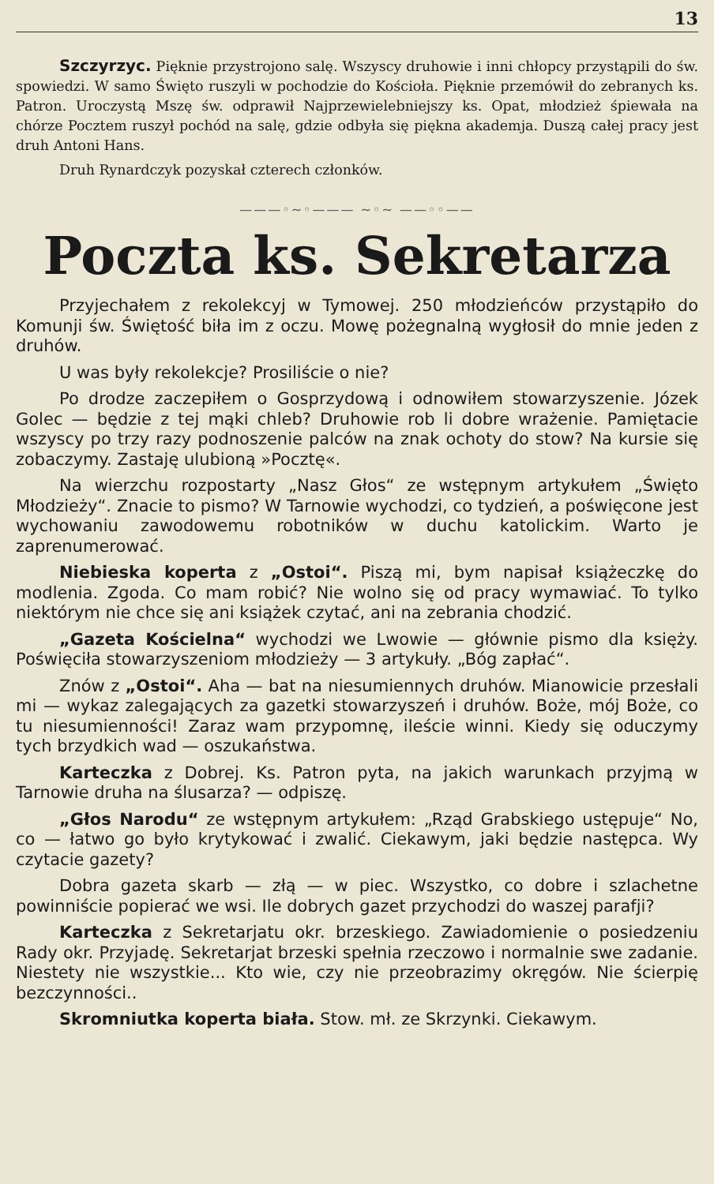13
Szczyrzyc. Pięknie przystrojono salę. Wszyscy druhowie i inni chłopcy przystąpili do św. spowiedzi. W samo Święto ruszyli w pochodzie do Kościoła. Pięknie przemówił do zebranych ks. Patron. Uroczystą Mszę św. odprawił Najprzewielebniejszy ks. Opat, młodzież śpiewała na chórze Pocztem ruszył pochód na salę, gdzie odbyła się piękna akademja. Duszą całej pracy jest druh Antoni Hans.
Druh Rynardczyk pozyskał czterech członków.
———◦~◦——— ~◦~ ——◦◦——
Poczta ks. Sekretarza
Przyjechałem z rekolekcyj w Tymowej. 250 młodzieńców przystąpiło do Komunji św. Świętość biła im z oczu. Mowę pożegnalną wygłosił do mnie jeden z druhów.
U was były rekolekcje? Prosiliście o nie?
Po drodze zaczepiłem o Gosprzydową i odnowiłem stowarzyszenie. Józek Golec — będzie z tej mąki chleb? Druhowie rob li dobre wrażenie. Pamiętacie wszyscy po trzy razy podnoszenie palców na znak ochoty do stow? Na kursie się zobaczymy. Zastaję ulubioną »Pocztę«.
Na wierzchu rozpostarty „Nasz Głos“ ze wstępnym artykułem „Święto Młodzieży“. Znacie to pismo? W Tarnowie wychodzi, co tydzień, a poświęcone jest wychowaniu zawodowemu robotników w duchu katolickim. Warto je zaprenumerować.
Niebieska koperta z „Ostoi“. Piszą mi, bym napisał książeczkę do modlenia. Zgoda. Co mam robić? Nie wolno się od pracy wymawiać. To tylko niektórym nie chce się ani książek czytać, ani na zebrania chodzić.
„Gazeta Kościelna“ wychodzi we Lwowie — głównie pismo dla księży. Poświęciła stowarzyszeniom młodzieży — 3 artykuły. „Bóg zapłać“.
Znów z „Ostoi“. Aha — bat na niesumiennych druhów. Mianowicie przesłali mi — wykaz zalegających za gazetki stowarzyszeń i druhów. Boże, mój Boże, co tu niesumienności! Zaraz wam przypomnę, ileście winni. Kiedy się oduczymy tych brzydkich wad — oszukaństwa.
Karteczka z Dobrej. Ks. Patron pyta, na jakich warunkach przyjmą w Tarnowie druha na ślusarza? — odpiszę.
„Głos Narodu“ ze wstępnym artykułem: „Rząd Grabskiego ustępuje“ No, co — łatwo go było krytykować i zwalić. Ciekawym, jaki będzie następca. Wy czytacie gazety?
Dobra gazeta skarb — złą — w piec. Wszystko, co dobre i szlachetne powinniście popierać we wsi. Ile dobrych gazet przychodzi do waszej parafji?
Karteczka z Sekretarjatu okr. brzeskiego. Zawiadomienie o posiedzeniu Rady okr. Przyjadę. Sekretarjat brzeski spełnia rzeczowo i normalnie swe zadanie. Niestety nie wszystkie... Kto wie, czy nie przeobrazimy okręgów. Nie ścierpię bezczynności..
Skromniutka koperta biała. Stow. mł. ze Skrzynki. Ciekawym.